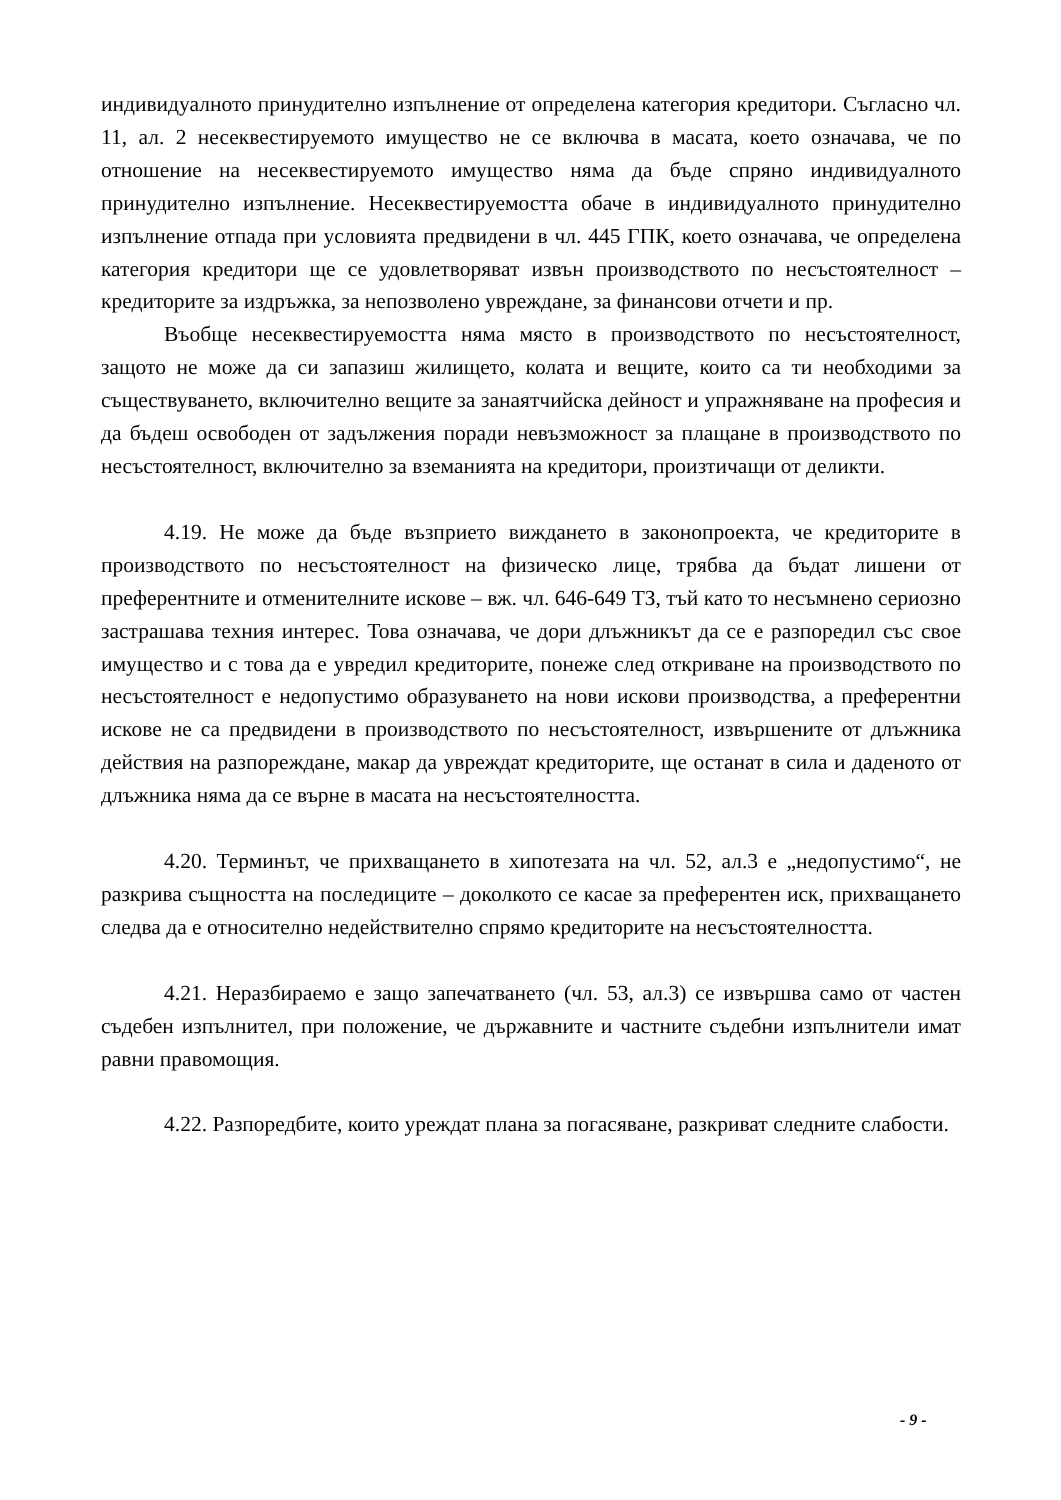индивидуалното принудително изпълнение от определена категория кредитори. Съгласно чл. 11, ал. 2 несеквестируемото имущество не се включва в масата, което означава, че по отношение на несеквестируемото имущество няма да бъде спряно индивидуалното принудително изпълнение. Несеквестируемостта обаче в индивидуалното принудително изпълнение отпада при условията предвидени в чл. 445 ГПК, което означава, че определена категория кредитори ще се удовлетворяват извън производството по несъстоятелност – кредиторите за издръжка, за непозволено увреждане, за финансови отчети и пр.
Въобще несеквестируемостта няма място в производството по несъстоятелност, защото не може да си запазиш жилището, колата и вещите, които са ти необходими за съществуването, включително вещите за занаятчийска дейност и упражняване на професия и да бъдеш освободен от задължения поради невъзможност за плащане в производството по несъстоятелност, включително за вземанията на кредитори, произтичащи от деликти.
4.19. Не може да бъде възприето виждането в законопроекта, че кредиторите в производството по несъстоятелност на физическо лице, трябва да бъдат лишени от преферентните и отменителните искове – вж. чл. 646-649 ТЗ, тъй като то несъмнено сериозно застрашава техния интерес. Това означава, че дори длъжникът да се е разпоредил със свое имущество и с това да е увредил кредиторите, понеже след откриване на производството по несъстоятелност е недопустимо образуването на нови искови производства, а преферентни искове не са предвидени в производството по несъстоятелност, извършените от длъжника действия на разпореждане, макар да увреждат кредиторите, ще останат в сила и даденото от длъжника няма да се върне в масата на несъстоятелността.
4.20. Терминът, че прихващането в хипотезата на чл. 52, ал.3 е „недопустимо“, не разкрива същността на последиците – доколкото се касае за преферентен иск, прихващането следва да е относително недействително спрямо кредиторите на несъстоятелността.
4.21. Неразбираемо е защо запечатването (чл. 53, ал.3) се извършва само от частен съдебен изпълнител, при положение, че държавните и частните съдебни изпълнители имат равни правомощия.
4.22. Разпоредбите, които уреждат плана за погасяване, разкриват следните слабости.
- 9 -